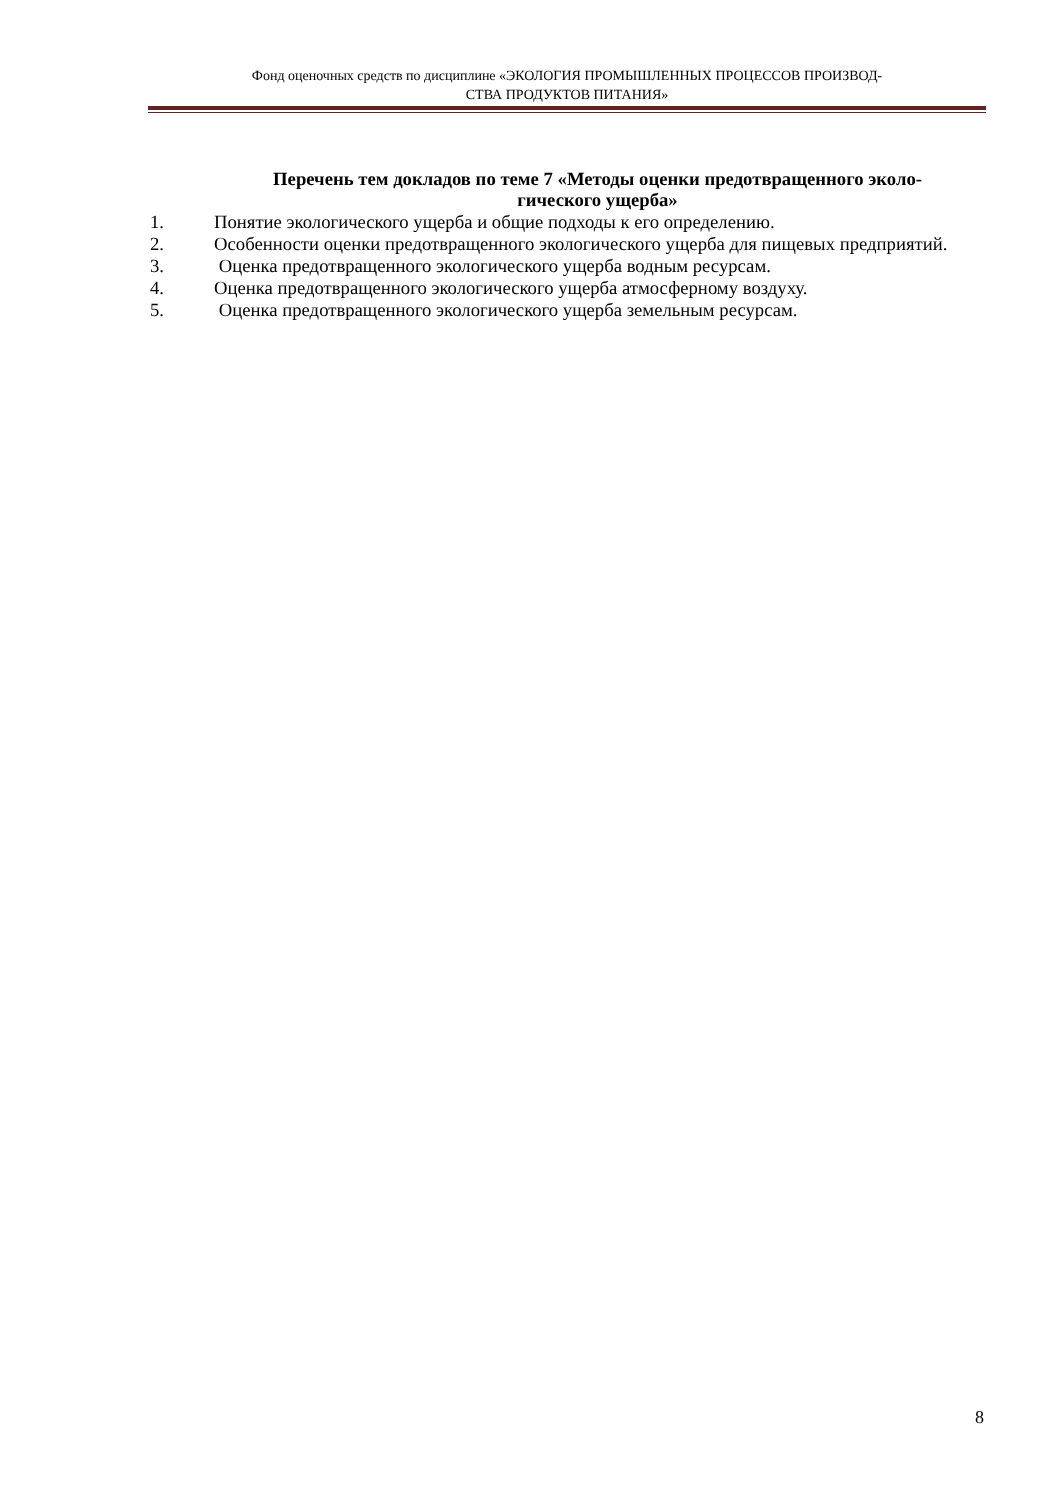Фонд оценочных средств по дисциплине «ЭКОЛОГИЯ ПРОМЫШЛЕННЫХ ПРОЦЕССОВ ПРОИЗВОД-
СТВА ПРОДУКТОВ ПИТАНИЯ»
Перечень тем докладов по теме 7 «Методы оценки предотвращенного эколо-
гического ущерба»
1. Понятие экологического ущерба и общие подходы к его определению.
2. Особенности оценки предотвращенного экологического ущерба для пищевых предприятий.
3. Оценка предотвращенного экологического ущерба водным ресурсам.
4. Оценка предотвращенного экологического ущерба атмосферному воздуху.
5. Оценка предотвращенного экологического ущерба земельным ресурсам.
8